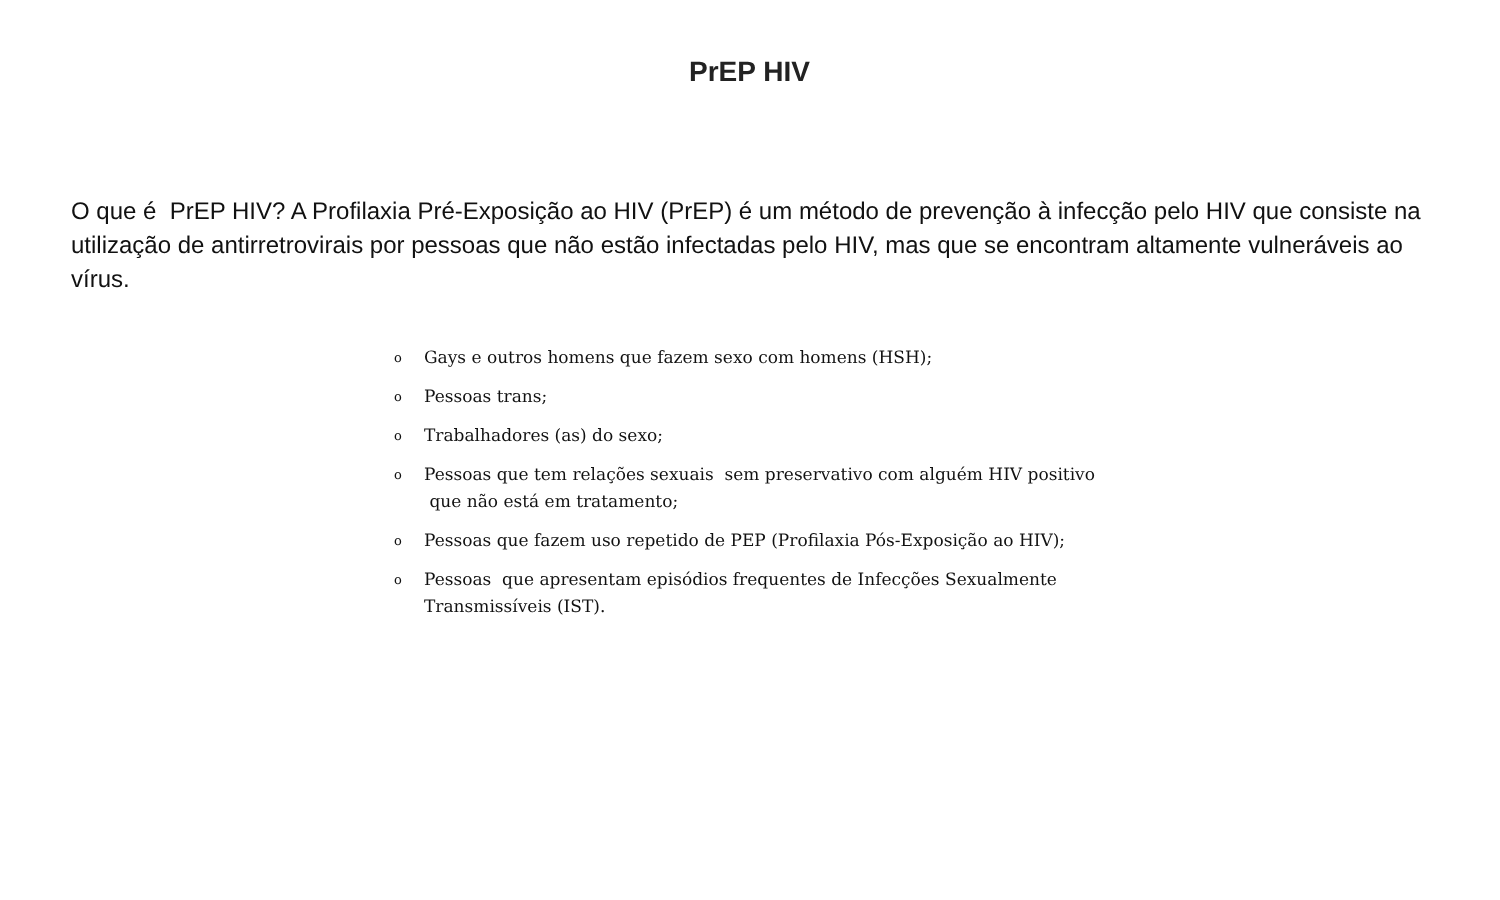PrEP HIV
O que é PrEP HIV? A Profilaxia Pré-Exposição ao HIV (PrEP) é um método de prevenção à infecção pelo HIV que consiste na utilização de antirretrovirais por pessoas que não estão infectadas pelo HIV, mas que se encontram altamente vulneráveis ao vírus.
o Gays e outros homens que fazem sexo com homens (HSH);
o Pessoas trans;
o Trabalhadores (as) do sexo;
o Pessoas que tem relações sexuais sem preservativo com alguém HIV positivo que não está em tratamento;
o Pessoas que fazem uso repetido de PEP (Profilaxia Pós-Exposição ao HIV);
o Pessoas que apresentam episódios frequentes de Infecções Sexualmente Transmissíveis (IST).